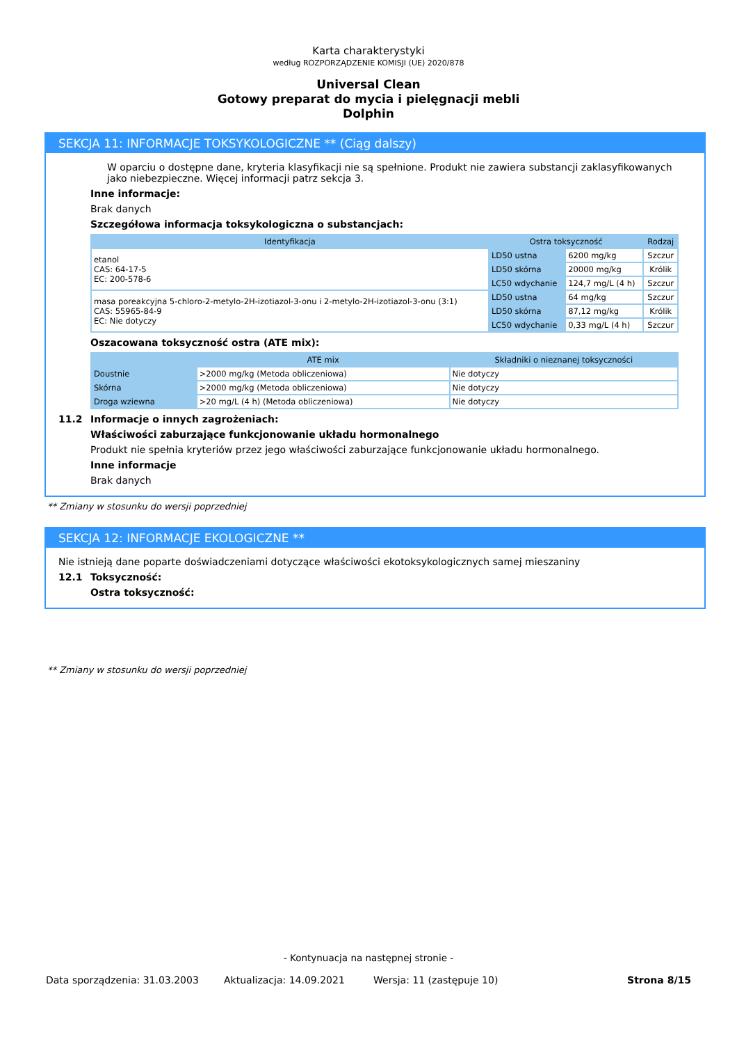Karta charakterystyki
według ROZPORZĄDZENIE KOMISJI (UE) 2020/878
Universal Clean
Gotowy preparat do mycia i pielęgnacji mebli
Dolphin
SEKCJA 11: INFORMACJE TOKSYKOLOGICZNE ** (Ciąg dalszy)
W oparciu o dostępne dane, kryteria klasyfikacji nie są spełnione. Produkt nie zawiera substancji zaklasyfikowanych jako niebezpieczne. Więcej informacji patrz sekcja 3.
Inne informacje:
Brak danych
Szczegółowa informacja toksykologiczna o substancjach:
| Identyfikacja | Ostra toksyczność | | Rodzaj |
| --- | --- | --- | --- |
| etanol CAS: 64-17-5 EC: 200-578-6 | LD50 ustna | 6200 mg/kg | Szczur |
| | LD50 skórna | 20000 mg/kg | Królik |
| | LC50 wdychanie | 124,7 mg/L (4 h) | Szczur |
| masa poreakcyjna 5-chloro-2-metylo-2H-izotiazol-3-onu i 2-metylo-2H-izotiazol-3-onu (3:1) CAS: 55965-84-9 EC: Nie dotyczy | LD50 ustna | 64 mg/kg | Szczur |
| | LD50 skórna | 87,12 mg/kg | Królik |
| | LC50 wdychanie | 0,33 mg/L (4 h) | Szczur |
Oszacowana toksyczność ostra (ATE mix):
| | ATE mix | Składniki o nieznanej toksyczności |
| --- | --- | --- |
| Doustnie | >2000 mg/kg (Metoda obliczeniowa) | Nie dotyczy |
| Skórna | >2000 mg/kg (Metoda obliczeniowa) | Nie dotyczy |
| Droga wziewna | >20 mg/L (4 h) (Metoda obliczeniowa) | Nie dotyczy |
11.2 Informacje o innych zagrożeniach:
Właściwości zaburzające funkcjonowanie układu hormonalnego
Produkt nie spełnia kryteriów przez jego właściwości zaburzające funkcjonowanie układu hormonalnego.
Inne informacje
Brak danych
** Zmiany w stosunku do wersji poprzedniej
SEKCJA 12: INFORMACJE EKOLOGICZNE **
Nie istnieją dane poparte doświadczeniami dotyczące właściwości ekotoksykologicznych samej mieszaniny
12.1 Toksyczność:
Ostra toksyczność:
** Zmiany w stosunku do wersji poprzedniej
- Kontynuacja na następnej stronie -
Data sporządzenia: 31.03.2003 Aktualizacja: 14.09.2021 Wersja: 11 (zastępuje 10) Strona 8/15